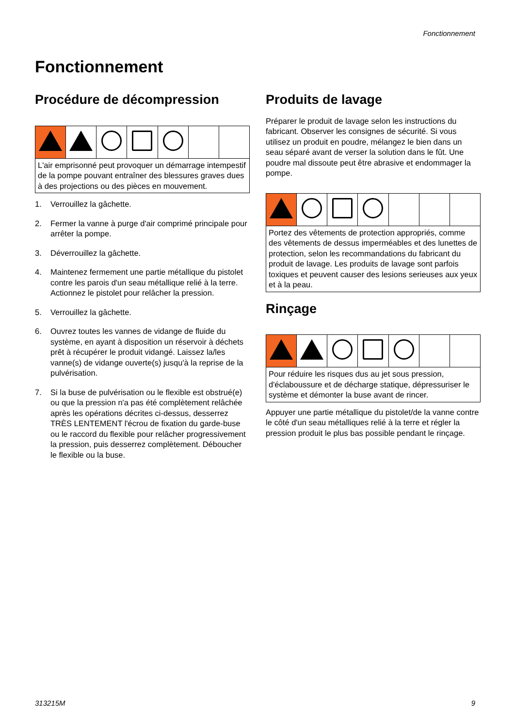Fonctionnement
Fonctionnement
Procédure de décompression
| L'air emprisonné peut provoquer un démarrage intempestif de la pompe pouvant entraîner des blessures graves dues à des projections ou des pièces en mouvement. | | | | | | |
1. Verrouillez la gâchette.
2. Fermer la vanne à purge d'air comprimé principale pour arrêter la pompe.
3. Déverrouillez la gâchette.
4. Maintenez fermement une partie métallique du pistolet contre les parois d'un seau métallique relié à la terre. Actionnez le pistolet pour relâcher la pression.
5. Verrouillez la gâchette.
6. Ouvrez toutes les vannes de vidange de fluide du système, en ayant à disposition un réservoir à déchets prêt à récupérer le produit vidangé. Laissez la/les vanne(s) de vidange ouverte(s) jusqu'à la reprise de la pulvérisation.
7. Si la buse de pulvérisation ou le flexible est obstrué(e) ou que la pression n'a pas été complètement relâchée après les opérations décrites ci-dessus, desserrez TRÈS LENTEMENT l'écrou de fixation du garde-buse ou le raccord du flexible pour relâcher progressivement la pression, puis desserrez complètement. Déboucher le flexible ou la buse.
Produits de lavage
Préparer le produit de lavage selon les instructions du fabricant. Observer les consignes de sécurité. Si vous utilisez un produit en poudre, mélangez le bien dans un seau séparé avant de verser la solution dans le fût. Une poudre mal dissoute peut être abrasive et endommager la pompe.
| Portez des vêtements de protection appropriés, comme des vêtements de dessus imperméables et des lunettes de protection, selon les recommandations du fabricant du produit de lavage. Les produits de lavage sont parfois toxiques et peuvent causer des lesions serieuses aux yeux et à la peau. | | | | | | |
Rinçage
| Pour réduire les risques dus au jet sous pression, d'éclaboussure et de décharge statique, dépressuriser le système et démonter la buse avant de rincer. | | | | | | |
Appuyer une partie métallique du pistolet/de la vanne contre le côté d'un seau métalliques relié à la terre et régler la pression produit le plus bas possible pendant le rinçage.
313215M 9